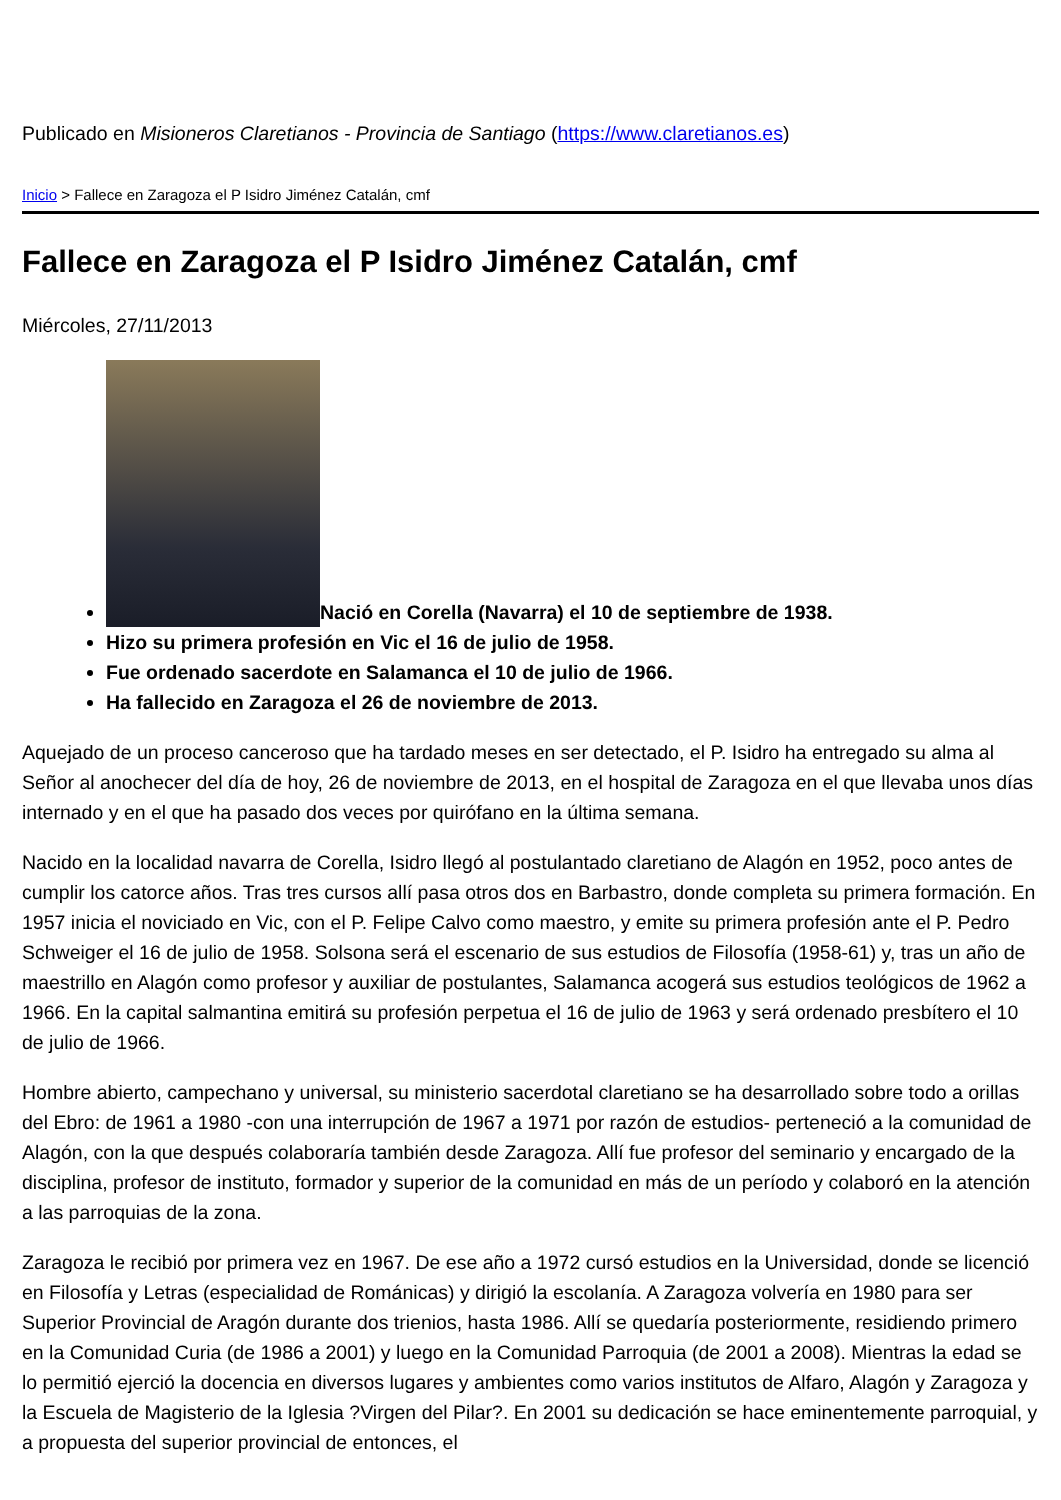Publicado en Misioneros Claretianos - Provincia de Santiago (https://www.claretianos.es)
Inicio > Fallece en Zaragoza el P Isidro Jiménez Catalán, cmf
Fallece en Zaragoza el P Isidro Jiménez Catalán, cmf
Miércoles, 27/11/2013
Nació en Corella (Navarra) el 10 de septiembre de 1938.
Hizo su primera profesión en Vic el 16 de julio de 1958.
Fue ordenado sacerdote en Salamanca el 10 de julio de 1966.
Ha fallecido en Zaragoza el 26 de noviembre de 2013.
Aquejado de un proceso canceroso que ha tardado meses en ser detectado, el P. Isidro ha entregado su alma al Señor al anochecer del día de hoy, 26 de noviembre de 2013, en el hospital de Zaragoza en el que llevaba unos días internado y en el que ha pasado dos veces por quirófano en la última semana.
Nacido en la localidad navarra de Corella, Isidro llegó al postulantado claretiano de Alagón en 1952, poco antes de cumplir los catorce años. Tras tres cursos allí pasa otros dos en Barbastro, donde completa su primera formación. En 1957 inicia el noviciado en Vic, con el P. Felipe Calvo como maestro, y emite su primera profesión ante el P. Pedro Schweiger el 16 de julio de 1958. Solsona será el escenario de sus estudios de Filosofía (1958-61) y, tras un año de maestrillo en Alagón como profesor y auxiliar de postulantes, Salamanca acogerá sus estudios teológicos de 1962 a 1966. En la capital salmantina emitirá su profesión perpetua el 16 de julio de 1963 y será ordenado presbítero el 10 de julio de 1966.
Hombre abierto, campechano y universal, su ministerio sacerdotal claretiano se ha desarrollado sobre todo a orillas del Ebro: de 1961 a 1980 -con una interrupción de 1967 a 1971 por razón de estudios- perteneció a la comunidad de Alagón, con la que después colaboraría también desde Zaragoza. Allí fue profesor del seminario y encargado de la disciplina, profesor de instituto, formador y superior de la comunidad en más de un período y colaboró en la atención a las parroquias de la zona.
Zaragoza le recibió por primera vez en 1967. De ese año a 1972 cursó estudios en la Universidad, donde se licenció en Filosofía y Letras (especialidad de Románicas) y dirigió la escolanía. A Zaragoza volvería en 1980 para ser Superior Provincial de Aragón durante dos trienios, hasta 1986. Allí se quedaría posteriormente, residiendo primero en la Comunidad Curia (de 1986 a 2001) y luego en la Comunidad Parroquia (de 2001 a 2008). Mientras la edad se lo permitió ejerció la docencia en diversos lugares y ambientes como varios institutos de Alfaro, Alagón y Zaragoza y la Escuela de Magisterio de la Iglesia ?Virgen del Pilar?. En 2001 su dedicación se hace eminentemente parroquial, y a propuesta del superior provincial de entonces, el